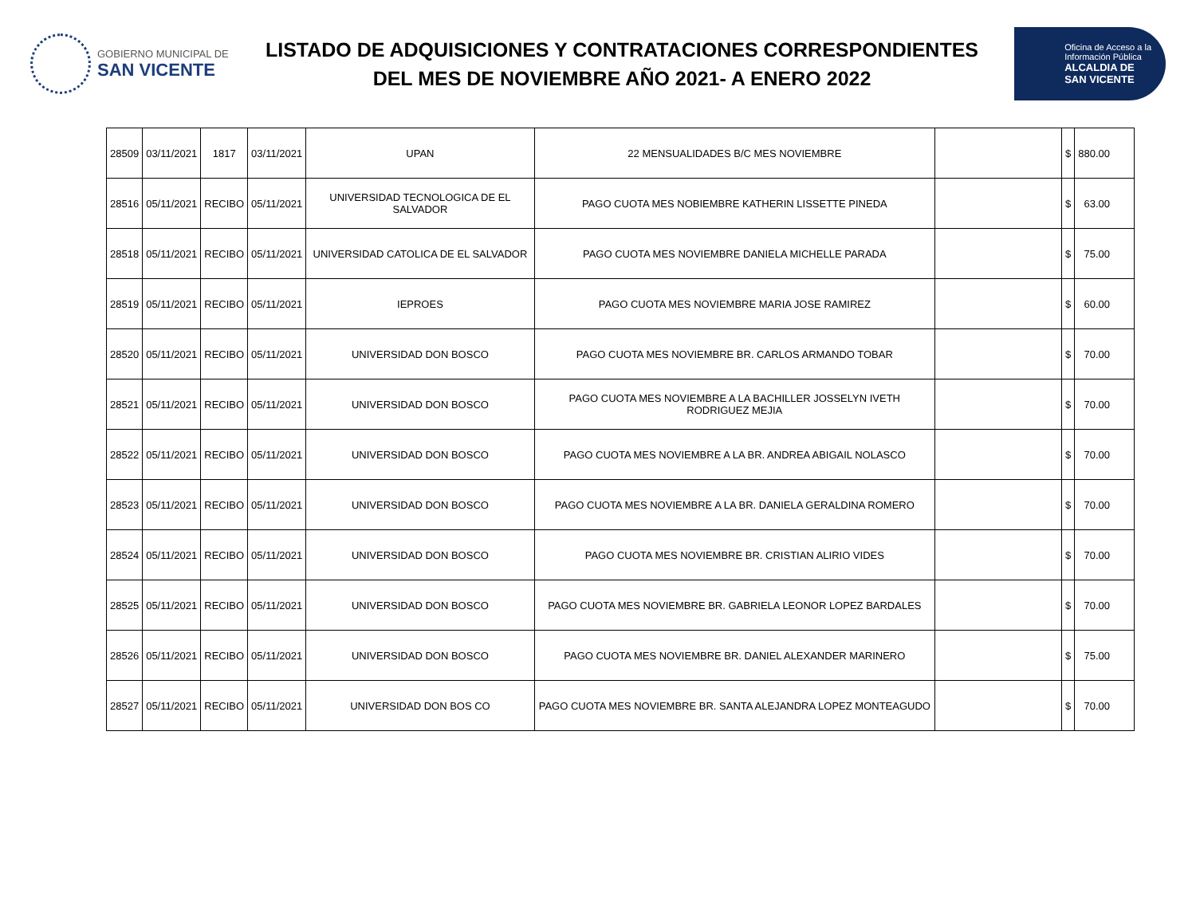GOBIERNO MUNICIPAL DE
SAN VICENTE
LISTADO DE ADQUISICIONES Y CONTRATACIONES CORRESPONDIENTES
DEL MES DE NOVIEMBRE AÑO 2021- A ENERO 2022
Oficina de Acceso a la
Información Pública
ALCALDIA DE
SAN VICENTE
| 28509 | 03/11/2021 | 1817 | 03/11/2021 | UPAN | 22 MENSUALIDADES B/C MES NOVIEMBRE | | $ | 880.00 |
| 28516 | 05/11/2021 | RECIBO | 05/11/2021 | UNIVERSIDAD TECNOLOGICA DE EL SALVADOR | PAGO CUOTA MES NOBIEMBRE KATHERIN LISSETTE PINEDA | | $ | 63.00 |
| 28518 | 05/11/2021 | RECIBO | 05/11/2021 | UNIVERSIDAD CATOLICA DE EL SALVADOR | PAGO CUOTA MES NOVIEMBRE DANIELA MICHELLE PARADA | | $ | 75.00 |
| 28519 | 05/11/2021 | RECIBO | 05/11/2021 | IEPROES | PAGO CUOTA MES NOVIEMBRE MARIA JOSE RAMIREZ | | $ | 60.00 |
| 28520 | 05/11/2021 | RECIBO | 05/11/2021 | UNIVERSIDAD DON BOSCO | PAGO CUOTA MES NOVIEMBRE BR. CARLOS ARMANDO TOBAR | | $ | 70.00 |
| 28521 | 05/11/2021 | RECIBO | 05/11/2021 | UNIVERSIDAD DON BOSCO | PAGO CUOTA MES NOVIEMBRE A LA BACHILLER JOSSELYN IVETH RODRIGUEZ MEJIA | | $ | 70.00 |
| 28522 | 05/11/2021 | RECIBO | 05/11/2021 | UNIVERSIDAD DON BOSCO | PAGO CUOTA MES NOVIEMBRE A LA BR. ANDREA ABIGAIL NOLASCO | | $ | 70.00 |
| 28523 | 05/11/2021 | RECIBO | 05/11/2021 | UNIVERSIDAD DON BOSCO | PAGO CUOTA MES NOVIEMBRE A LA BR. DANIELA GERALDINA ROMERO | | $ | 70.00 |
| 28524 | 05/11/2021 | RECIBO | 05/11/2021 | UNIVERSIDAD DON BOSCO | PAGO CUOTA MES NOVIEMBRE BR. CRISTIAN ALIRIO VIDES | | $ | 70.00 |
| 28525 | 05/11/2021 | RECIBO | 05/11/2021 | UNIVERSIDAD DON BOSCO | PAGO CUOTA MES NOVIEMBRE BR. GABRIELA LEONOR LOPEZ BARDALES | | $ | 70.00 |
| 28526 | 05/11/2021 | RECIBO | 05/11/2021 | UNIVERSIDAD DON BOSCO | PAGO CUOTA MES NOVIEMBRE BR. DANIEL ALEXANDER MARINERO | | $ | 75.00 |
| 28527 | 05/11/2021 | RECIBO | 05/11/2021 | UNIVERSIDAD DON BOS CO | PAGO CUOTA MES NOVIEMBRE BR. SANTA ALEJANDRA LOPEZ MONTEAGUDO | | $ | 70.00 |